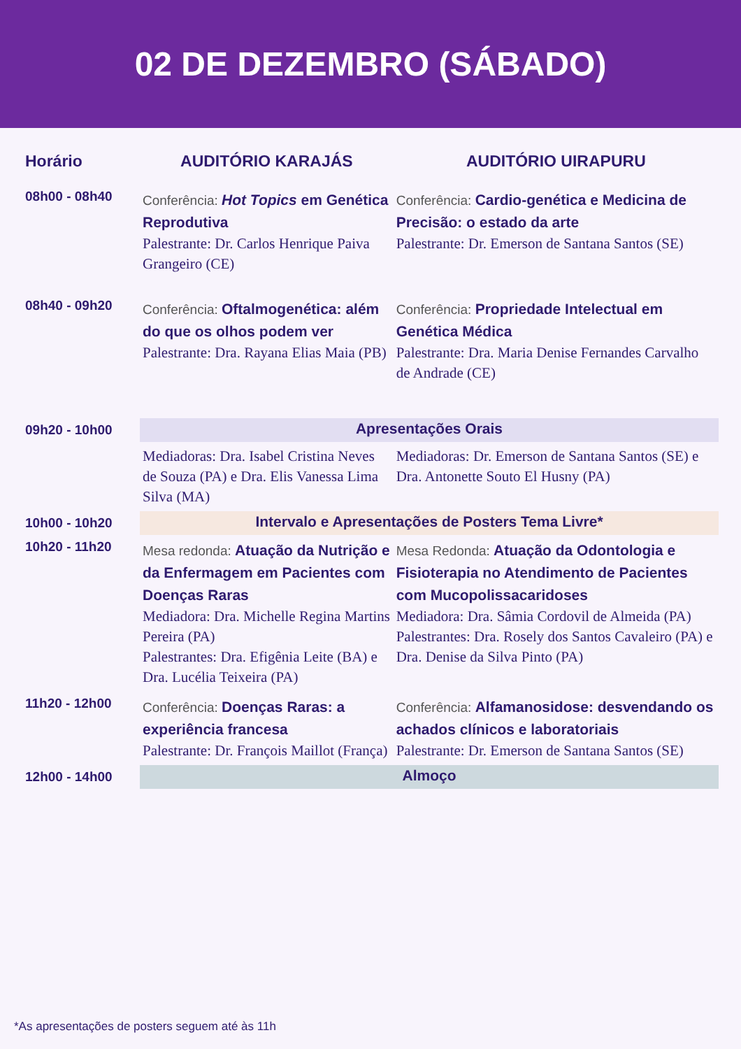02 DE DEZEMBRO (SÁBADO)
| Horário | AUDITÓRIO KARAJÁS | AUDITÓRIO UIRAPURU |
| --- | --- | --- |
| 08h00 - 08h40 | Conferência: Hot Topics em Genética Reprodutiva Palestrante: Dr. Carlos Henrique Paiva Grangeiro (CE) | Conferência: Cardio-genética e Medicina de Precisão: o estado da arte Palestrante: Dr. Emerson de Santana Santos (SE) |
| 08h40 - 09h20 | Conferência: Oftalmogenética: além do que os olhos podem ver Palestrante: Dra. Rayana Elias Maia (PB) | Conferência: Propriedade Intelectual em Genética Médica Palestrante: Dra. Maria Denise Fernandes Carvalho de Andrade (CE) |
| 09h20 - 10h00 | Apresentações Orais | |
| | Mediadoras: Dra. Isabel Cristina Neves de Souza (PA) e Dra. Elis Vanessa Lima Silva (MA) | Mediadoras: Dr. Emerson de Santana Santos (SE) e Dra. Antonette Souto El Husny (PA) |
| 10h00 - 10h20 | Intervalo e Apresentações de Posters Tema Livre* | |
| 10h20 - 11h20 | Mesa redonda: Atuação da Nutrição e da Enfermagem em Pacientes com Doenças Raras Mediadora: Dra. Michelle Regina Martins Pereira (PA) Palestrantes: Dra. Efigênia Leite (BA) e Dra. Lucélia Teixeira (PA) | Mesa Redonda: Atuação da Odontologia e Fisioterapia no Atendimento de Pacientes com Mucopolissacaridoses Mediadora: Dra. Sâmia Cordovil de Almeida (PA) Palestrantes: Dra. Rosely dos Santos Cavaleiro (PA) e Dra. Denise da Silva Pinto (PA) |
| 11h20 - 12h00 | Conferência: Doenças Raras: a experiência francesa Palestrante: Dr. François Maillot (França) | Conferência: Alfamanosidose: desvendando os achados clínicos e laboratoriais Palestrante: Dr. Emerson de Santana Santos (SE) |
| 12h00 - 14h00 | Almoço | |
*As apresentações de posters seguem até às 11h